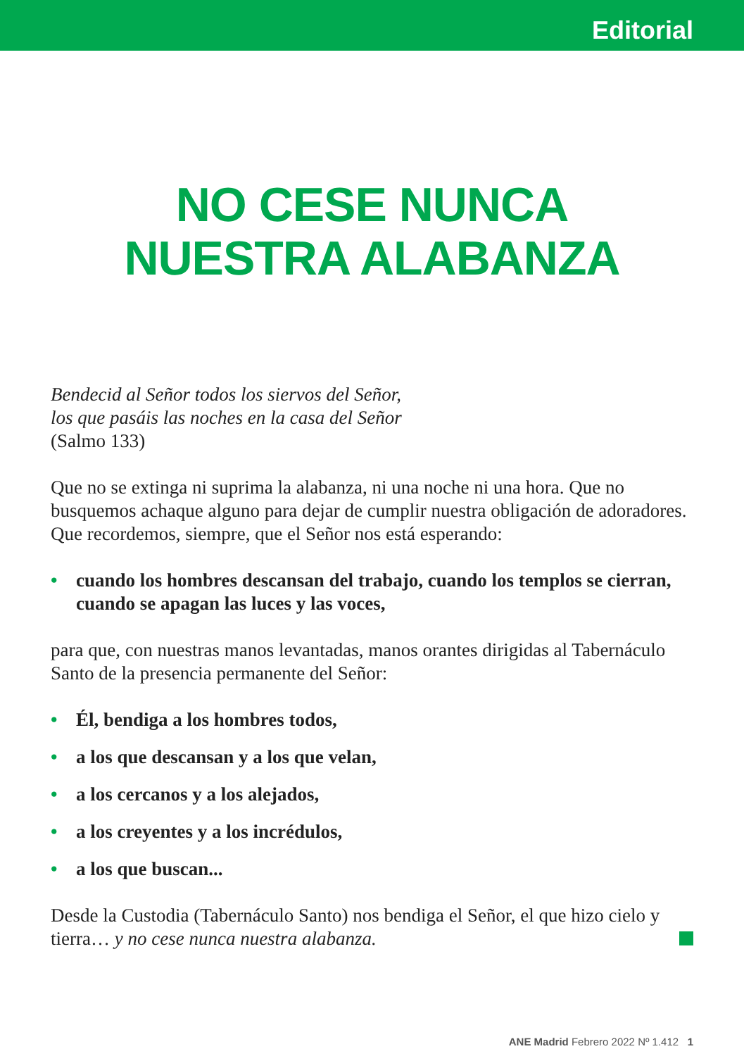Editorial
NO CESE NUNCA
NUESTRA ALABANZA
Bendecid al Señor todos los siervos del Señor,
los que pasáis las noches en la casa del Señor
(Salmo 133)
Que no se extinga ni suprima la alabanza, ni una noche ni una hora. Que no busquemos achaque alguno para dejar de cumplir nuestra obligación de adoradores. Que recordemos, siempre, que el Señor nos está esperando:
• cuando los hombres descansan del trabajo, cuando los templos se cierran, cuando se apagan las luces y las voces,
para que, con nuestras manos levantadas, manos orantes dirigidas al Tabernáculo Santo de la presencia permanente del Señor:
• Él, bendiga a los hombres todos,
• a los que descansan y a los que velan,
• a los cercanos y a los alejados,
• a los creyentes y a los incrédulos,
• a los que buscan...
Desde la Custodia (Tabernáculo Santo) nos bendiga el Señor, el que hizo cielo y tierra… y no cese nunca nuestra alabanza.
ANE Madrid Febrero 2022 Nº 1.412 1